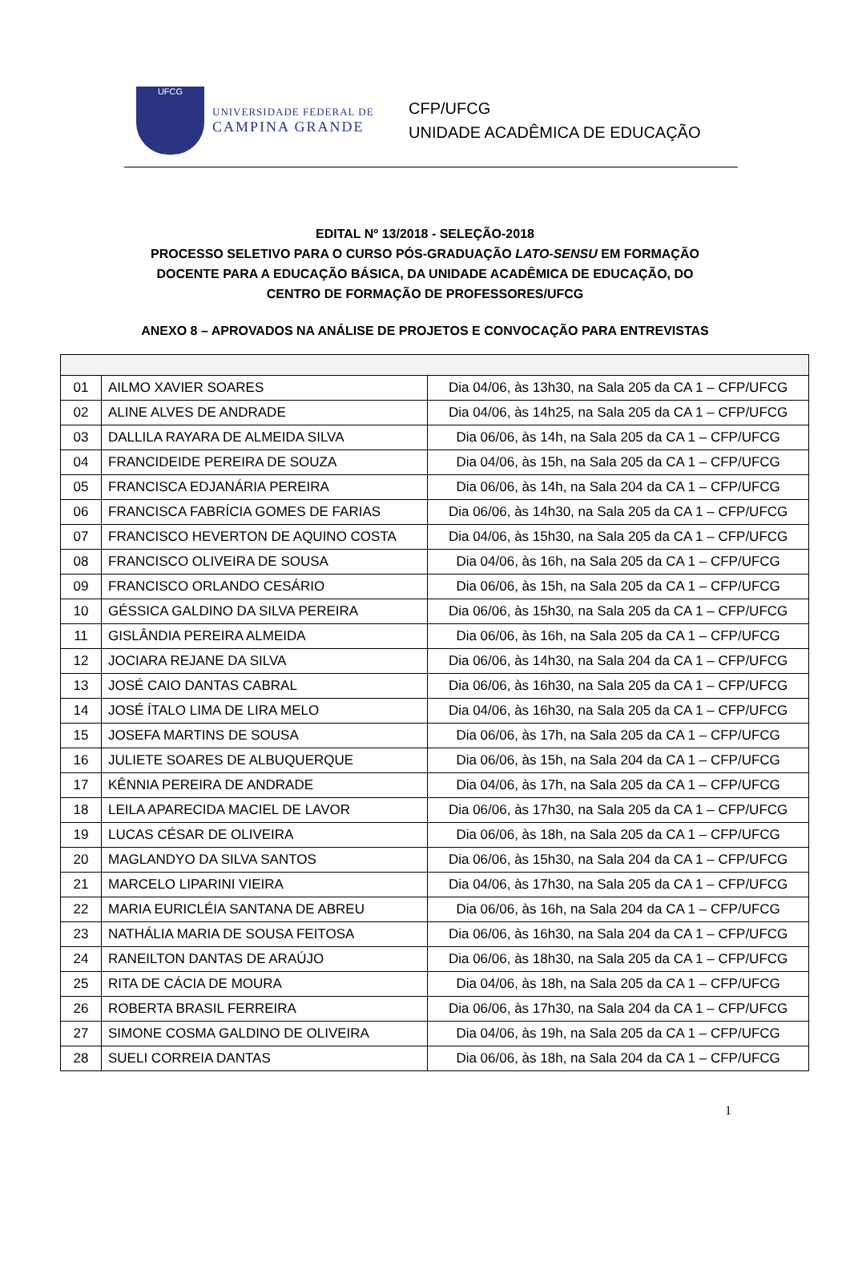UFCG
UNIVERSIDADE FEDERAL DE
CAMPINA GRANDE
CFP/UFCG
UNIDADE ACADÊMICA DE EDUCAÇÃO
EDITAL Nº 13/2018 - SELEÇÃO-2018
PROCESSO SELETIVO PARA O CURSO PÓS-GRADUAÇÃO LATO-SENSU EM FORMAÇÃO
DOCENTE PARA A EDUCAÇÃO BÁSICA, DA UNIDADE ACADÊMICA DE EDUCAÇÃO, DO
CENTRO DE FORMAÇÃO DE PROFESSORES/UFCG
ANEXO 8 – APROVADOS NA ANÁLISE DE PROJETOS E CONVOCAÇÃO PARA ENTREVISTAS
| 01 | AILMO XAVIER SOARES | Dia 04/06, às 13h30, na Sala 205 da CA 1 – CFP/UFCG |
| 02 | ALINE ALVES DE ANDRADE | Dia 04/06, às 14h25, na Sala 205 da CA 1 – CFP/UFCG |
| 03 | DALLILA RAYARA DE ALMEIDA SILVA | Dia 06/06, às 14h, na Sala 205 da CA 1 – CFP/UFCG |
| 04 | FRANCIDEIDE PEREIRA DE SOUZA | Dia 04/06, às 15h, na Sala 205 da CA 1 – CFP/UFCG |
| 05 | FRANCISCA EDJANÁRIA PEREIRA | Dia 06/06, às 14h, na Sala 204 da CA 1 – CFP/UFCG |
| 06 | FRANCISCA FABRÍCIA GOMES DE FARIAS | Dia 06/06, às 14h30, na Sala 205 da CA 1 – CFP/UFCG |
| 07 | FRANCISCO HEVERTON DE AQUINO COSTA | Dia 04/06, às 15h30, na Sala 205 da CA 1 – CFP/UFCG |
| 08 | FRANCISCO OLIVEIRA DE SOUSA | Dia 04/06, às 16h, na Sala 205 da CA 1 – CFP/UFCG |
| 09 | FRANCISCO ORLANDO CESÁRIO | Dia 06/06, às 15h, na Sala 205 da CA 1 – CFP/UFCG |
| 10 | GÉSSICA GALDINO DA SILVA PEREIRA | Dia 06/06, às 15h30, na Sala 205 da CA 1 – CFP/UFCG |
| 11 | GISLÂNDIA PEREIRA ALMEIDA | Dia 06/06, às 16h, na Sala 205 da CA 1 – CFP/UFCG |
| 12 | JOCIARA REJANE DA SILVA | Dia 06/06, às 14h30, na Sala 204 da CA 1 – CFP/UFCG |
| 13 | JOSÉ CAIO DANTAS CABRAL | Dia 06/06, às 16h30, na Sala 205 da CA 1 – CFP/UFCG |
| 14 | JOSÉ ÍTALO LIMA DE LIRA MELO | Dia 04/06, às 16h30, na Sala 205 da CA 1 – CFP/UFCG |
| 15 | JOSEFA MARTINS DE SOUSA | Dia 06/06, às 17h, na Sala 205 da CA 1 – CFP/UFCG |
| 16 | JULIETE SOARES DE ALBUQUERQUE | Dia 06/06, às 15h, na Sala 204 da CA 1 – CFP/UFCG |
| 17 | KÊNNIA PEREIRA DE ANDRADE | Dia 04/06, às 17h, na Sala 205 da CA 1 – CFP/UFCG |
| 18 | LEILA APARECIDA MACIEL DE LAVOR | Dia 06/06, às 17h30, na Sala 205 da CA 1 – CFP/UFCG |
| 19 | LUCAS CÉSAR DE OLIVEIRA | Dia 06/06, às 18h, na Sala 205 da CA 1 – CFP/UFCG |
| 20 | MAGLANDYO DA SILVA SANTOS | Dia 06/06, às 15h30, na Sala 204 da CA 1 – CFP/UFCG |
| 21 | MARCELO LIPARINI VIEIRA | Dia 04/06, às 17h30, na Sala 205 da CA 1 – CFP/UFCG |
| 22 | MARIA EURICLÉIA SANTANA DE ABREU | Dia 06/06, às 16h, na Sala 204 da CA 1 – CFP/UFCG |
| 23 | NATHÁLIA MARIA DE SOUSA FEITOSA | Dia 06/06, às 16h30, na Sala 204 da CA 1 – CFP/UFCG |
| 24 | RANEILTON DANTAS DE ARAÚJO | Dia 06/06, às 18h30, na Sala 205 da CA 1 – CFP/UFCG |
| 25 | RITA DE CÁCIA DE MOURA | Dia 04/06, às 18h, na Sala 205 da CA 1 – CFP/UFCG |
| 26 | ROBERTA BRASIL FERREIRA | Dia 06/06, às 17h30, na Sala 204 da CA 1 – CFP/UFCG |
| 27 | SIMONE COSMA GALDINO DE OLIVEIRA | Dia 04/06, às 19h, na Sala 205 da CA 1 – CFP/UFCG |
| 28 | SUELI CORREIA DANTAS | Dia 06/06, às 18h, na Sala 204 da CA 1 – CFP/UFCG |
1